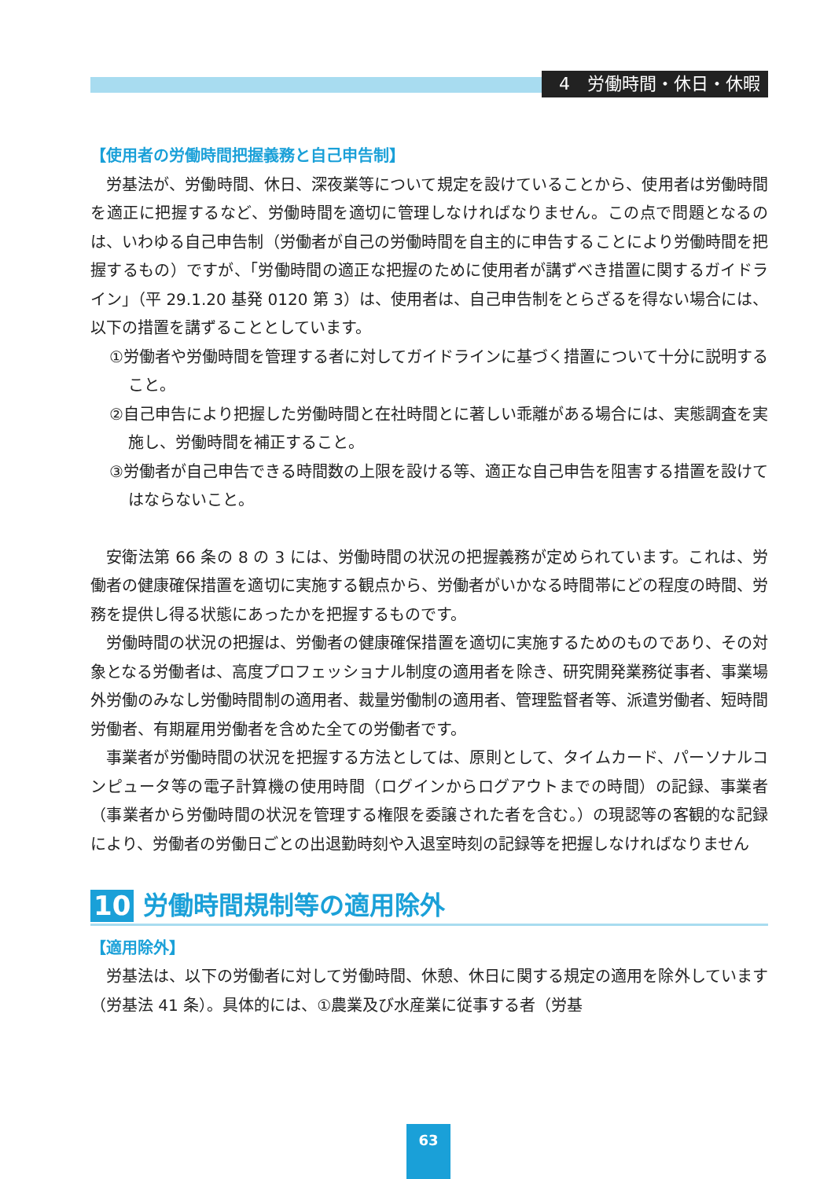4　労働時間・休日・休暇
【使用者の労働時間把握義務と自己申告制】
労基法が、労働時間、休日、深夜業等について規定を設けていることから、使用者は労働時間を適正に把握するなど、労働時間を適切に管理しなければなりません。この点で問題となるのは、いわゆる自己申告制（労働者が自己の労働時間を自主的に申告することにより労働時間を把握するもの）ですが、「労働時間の適正な把握のために使用者が講ずべき措置に関するガイドライン」（平 29.1.20 基発 0120 第 3）は、使用者は、自己申告制をとらざるを得ない場合には、以下の措置を講ずることとしています。
①労働者や労働時間を管理する者に対してガイドラインに基づく措置について十分に説明すること。
②自己申告により把握した労働時間と在社時間とに著しい乖離がある場合には、実態調査を実施し、労働時間を補正すること。
③労働者が自己申告できる時間数の上限を設ける等、適正な自己申告を阻害する措置を設けてはならないこと。
安衛法第 66 条の 8 の 3 には、労働時間の状況の把握義務が定められています。これは、労働者の健康確保措置を適切に実施する観点から、労働者がいかなる時間帯にどの程度の時間、労務を提供し得る状態にあったかを把握するものです。
労働時間の状況の把握は、労働者の健康確保措置を適切に実施するためのものであり、その対象となる労働者は、高度プロフェッショナル制度の適用者を除き、研究開発業務従事者、事業場外労働のみなし労働時間制の適用者、裁量労働制の適用者、管理監督者等、派遣労働者、短時間労働者、有期雇用労働者を含めた全ての労働者です。
事業者が労働時間の状況を把握する方法としては、原則として、タイムカード、パーソナルコンピュータ等の電子計算機の使用時間（ログインからログアウトまでの時間）の記録、事業者（事業者から労働時間の状況を管理する権限を委譲された者を含む。）の現認等の客観的な記録により、労働者の労働日ごとの出退勤時刻や入退室時刻の記録等を把握しなければなりません
10 労働時間規制等の適用除外
【適用除外】
労基法は、以下の労働者に対して労働時間、休憩、休日に関する規定の適用を除外しています（労基法 41 条）。具体的には、①農業及び水産業に従事する者（労基
63